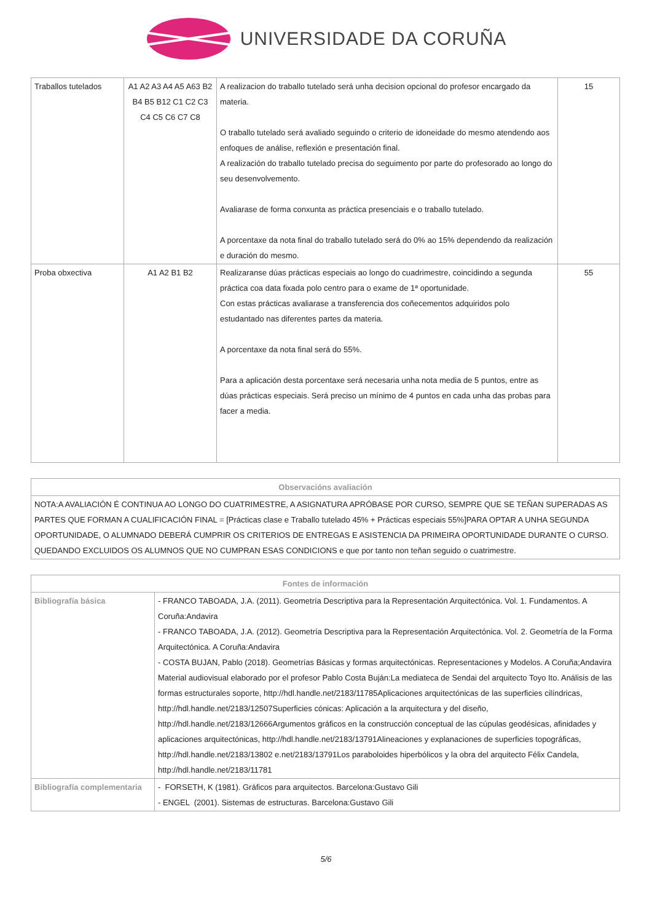UNIVERSIDADE DA CORUÑA
| Traballos tutelados | A1 A2 A3 A4 A5 A63 B2 B4 B5 B12 C1 C2 C3 C4 C5 C6 C7 C8 | A realizacion do traballo tutelado será unha decision opcional do profesor encargado da materia. O traballo tutelado será avaliado seguindo o criterio de idoneidade do mesmo atendendo aos enfoques de análise, reflexión e presentación final. A realización do traballo tutelado precisa do seguimento por parte do profesorado ao longo do seu desenvolvemento. Avaliarase de forma conxunta as práctica presenciais e o traballo tutelado. A porcentaxe da nota final do traballo tutelado será do 0% ao 15% dependendo da realización e duración do mesmo. | 15 |
| Proba obxectiva | A1 A2 B1 B2 | Realizaranse dúas prácticas especiais ao longo do cuadrimestre, coincidindo a segunda práctica coa data fixada polo centro para o exame de 1ª oportunidade. Con estas prácticas avaliarase a transferencia dos coñecementos adquiridos polo estudantado nas diferentes partes da materia. A porcentaxe da nota final será do 55%. Para a aplicación desta porcentaxe será necesaria unha nota media de 5 puntos, entre as dúas prácticas especiais. Será preciso un mínimo de 4 puntos en cada unha das probas para facer a media. | 55 |
| Observacións avaliación |
| --- |
| NOTA:A AVALIACIÓN É CONTINUA AO LONGO DO CUATRIMESTRE, A ASIGNATURA APRÓBASE POR CURSO, SEMPRE QUE SE TEÑAN SUPERADAS AS PARTES QUE FORMAN A CUALIFICACIÓN FINAL = [Prácticas clase e Traballo tutelado 45% + Prácticas especiais 55%]PARA OPTAR A UNHA SEGUNDA OPORTUNIDADE, O ALUMNADO DEBERÁ CUMPRIR OS CRITERIOS DE ENTREGAS E ASISTENCIA DA PRIMEIRA OPORTUNIDADE DURANTE O CURSO. QUEDANDO EXCLUIDOS OS ALUMNOS QUE NO CUMPRAN ESAS CONDICIONS e que por tanto non teñan seguido o cuatrimestre. |
| Fontes de información | |
| --- | --- |
| Bibliografía básica | - FRANCO TABOADA, J.A. (2011). Geometría Descriptiva para la Representación Arquitectónica. Vol. 1. Fundamentos. A Coruña:Andavira - FRANCO TABOADA, J.A. (2012). Geometría Descriptiva para la Representación Arquitectónica. Vol. 2. Geometría de la Forma Arquitectónica. A Coruña:Andavira - COSTA BUJAN, Pablo (2018). Geometrías Básicas y formas arquitectónicas. Representaciones y Modelos. A Coruña;Andavira Material audiovisual elaborado por el profesor Pablo Costa Buján:La mediateca de Sendai del arquitecto Toyo Ito. Análisis de las formas estructurales soporte, http://hdl.handle.net/2183/11785Aplicaciones arquitectónicas de las superficies cilíndricas, http://hdl.handle.net/2183/12507Superficies cónicas: Aplicación a la arquitectura y del diseño, http://hdl.handle.net/2183/12666Argumentos gráficos en la construcción conceptual de las cúpulas geodésicas, afinidades y aplicaciones arquitectónicas, http://hdl.handle.net/2183/13791Alineaciones y explanaciones de superficies topográficas, http://hdl.handle.net/2183/13802 e.net/2183/13791Los paraboloides hiperbólicos y la obra del arquitecto Félix Candela, http://hdl.handle.net/2183/11781 |
| Bibliografía complementaria | - FORSETH, K (1981). Gráficos para arquitectos. Barcelona:Gustavo Gili - ENGEL (2001). Sistemas de estructuras. Barcelona:Gustavo Gili |
5/6